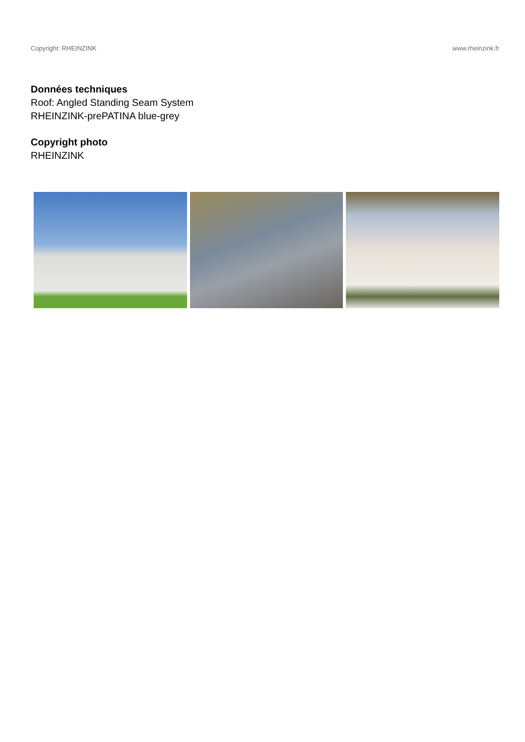Copyright: RHEINZINK www.rheinzink.fr
Données techniques
Roof: Angled Standing Seam System
RHEINZINK-prePATINA blue-grey
Copyright photo
RHEINZINK